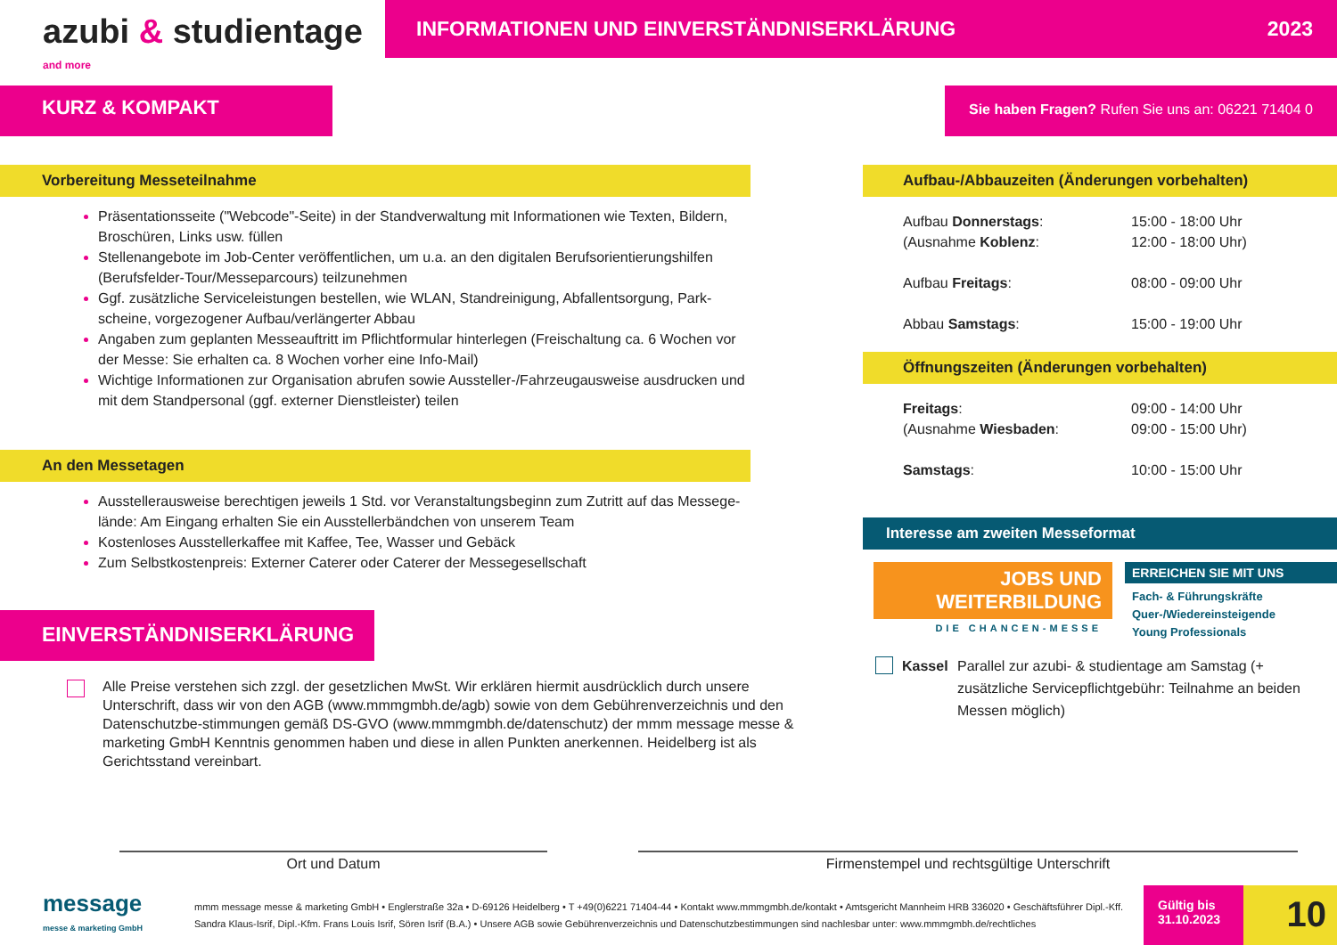azubi & studientage <sup>and more</sup>
INFORMATIONEN UND EINVERSTÄNDNISERKLÄRUNG 2023
KURZ & KOMPAKT
Sie haben Fragen? Rufen Sie uns an: 06221 71404 0
Vorbereitung Messeteilnahme
Präsentationsseite ("Webcode"-Seite) in der Standverwaltung mit Informationen wie Texten, Bildern, Broschüren, Links usw. füllen
Stellenangebote im Job-Center veröffentlichen, um u.a. an den digitalen Berufsorientierungshilfen (Berufsfelder-Tour/Messeparcours) teilzunehmen
Ggf. zusätzliche Serviceleistungen bestellen, wie WLAN, Standreinigung, Abfallentsorgung, Park-scheine, vorgezogener Aufbau/verlängerter Abbau
Angaben zum geplanten Messeauftritt im Pflichtformular hinterlegen (Freischaltung ca. 6 Wochen vor der Messe: Sie erhalten ca. 8 Wochen vorher eine Info-Mail)
Wichtige Informationen zur Organisation abrufen sowie Aussteller-/Fahrzeugausweise ausdrucken und mit dem Standpersonal (ggf. externer Dienstleister) teilen
An den Messetagen
Ausstellerausweise berechtigen jeweils 1 Std. vor Veranstaltungsbeginn zum Zutritt auf das Messege-lände: Am Eingang erhalten Sie ein Ausstellerbändchen von unserem Team
Kostenloses Ausstellerkaffee mit Kaffee, Tee, Wasser und Gebäck
Zum Selbstkostenpreis: Externer Caterer oder Caterer der Messegesellschaft
EINVERSTÄNDNISERKLÄRUNG
Alle Preise verstehen sich zzgl. der gesetzlichen MwSt. Wir erklären hiermit ausdrücklich durch unsere Unterschrift, dass wir von den AGB (www.mmmgmbh.de/agb) sowie von dem Gebührenverzeichnis und den Datenschutzbe-stimmungen gemäß DS-GVO (www.mmmgmbh.de/datenschutz) der mmm message messe & marketing GmbH Kenntnis genommen haben und diese in allen Punkten anerkennen. Heidelberg ist als Gerichtsstand vereinbart.
Aufbau-/Abbauzeiten (Änderungen vorbehalten)
| Aufbau Donnerstags : (Ausnahme Koblenz : Aufbau Freitags : Abbau Samstags : | 15:00 - 18:00 Uhr 12:00 - 18:00 Uhr) 08:00 - 09:00 Uhr 15:00 - 19:00 Uhr |
Öffnungszeiten (Änderungen vorbehalten)
| Freitags : (Ausnahme Wiesbaden : Samstags : | 09:00 - 14:00 Uhr 09:00 - 15:00 Uhr) 10:00 - 15:00 Uhr |
Interesse am zweiten Messeformat
JOBS UND
WEITERBILDUNG
DIE CHANCEN-MESSE
ERREICHEN SIE MIT UNS
Fach- & Führungskräfte
Quer-/Wiedereinsteigende
Young Professionals
Kassel Parallel zur azubi- & studientage am Samstag (+ zusätzliche Servicepflichtgebühr: Teilnahme an beiden Messen möglich)
Ort und Datum Firmenstempel und rechtsgültige Unterschrift
message
messe & marketing GmbH
mmm message messe & marketing GmbH • Englerstraße 32a • D-69126 Heidelberg • T +49(0)6221 71404-44 • Kontakt www.mmmgmbh.de/kontakt • Amtsgericht Mannheim HRB 336020 • Geschäftsführer Dipl.-Kff. Sandra Klaus-Isrif, Dipl.-Kfm. Frans Louis Isrif, Sören Isrif (B.A.) • Unsere AGB sowie Gebührenverzeichnis und Datenschutzbestimmungen sind nachlesbar unter: www.mmmgmbh.de/rechtliches
Gültig bis
31.10.2023
10